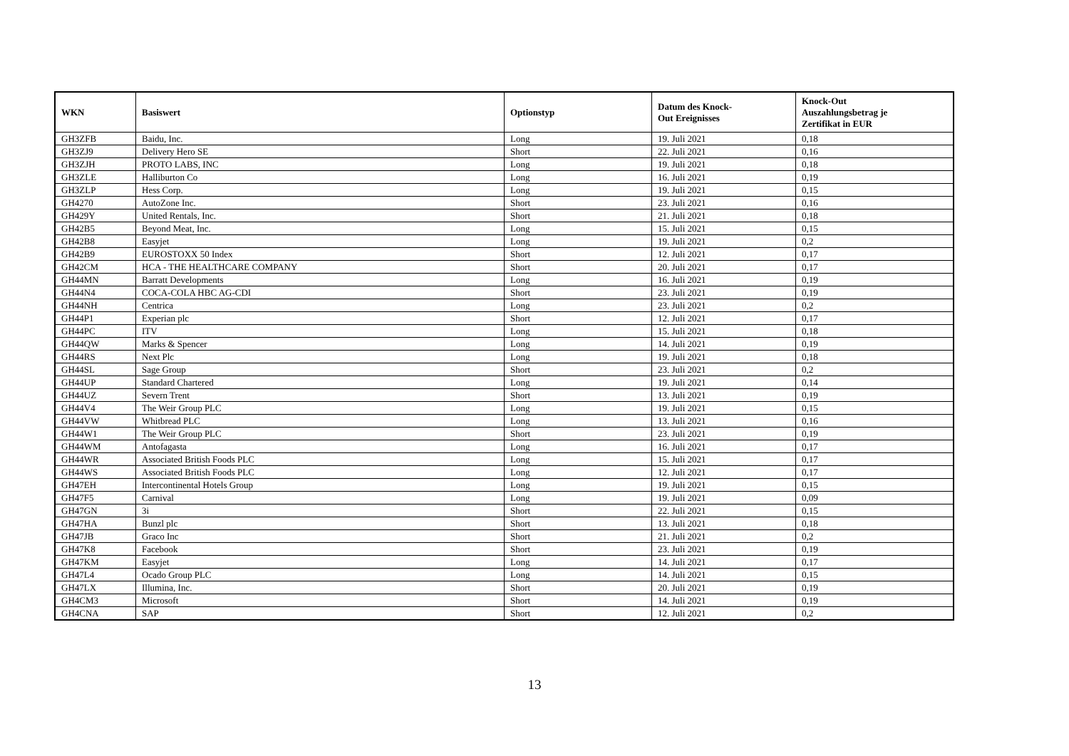| WKN | Basiswert | Optionstyp | Datum des Knock- Out Ereignisses | Knock-Out Auszahlungsbetrag je Zertifikat in EUR |
| --- | --- | --- | --- | --- |
| GH3ZFB | Baidu, Inc. | Long | 19. Juli 2021 | 0,18 |
| GH3ZJ9 | Delivery Hero SE | Short | 22. Juli 2021 | 0,16 |
| GH3ZJH | PROTO LABS, INC | Long | 19. Juli 2021 | 0,18 |
| GH3ZLE | Halliburton Co | Long | 16. Juli 2021 | 0,19 |
| GH3ZLP | Hess Corp. | Long | 19. Juli 2021 | 0,15 |
| GH4270 | AutoZone Inc. | Short | 23. Juli 2021 | 0,16 |
| GH429Y | United Rentals, Inc. | Short | 21. Juli 2021 | 0,18 |
| GH42B5 | Beyond Meat, Inc. | Long | 15. Juli 2021 | 0,15 |
| GH42B8 | Easyjet | Long | 19. Juli 2021 | 0,2 |
| GH42B9 | EUROSTOXX 50 Index | Short | 12. Juli 2021 | 0,17 |
| GH42CM | HCA - THE HEALTHCARE COMPANY | Short | 20. Juli 2021 | 0,17 |
| GH44MN | Barratt Developments | Long | 16. Juli 2021 | 0,19 |
| GH44N4 | COCA-COLA HBC AG-CDI | Short | 23. Juli 2021 | 0,19 |
| GH44NH | Centrica | Long | 23. Juli 2021 | 0,2 |
| GH44P1 | Experian plc | Short | 12. Juli 2021 | 0,17 |
| GH44PC | ITV | Long | 15. Juli 2021 | 0,18 |
| GH44QW | Marks & Spencer | Long | 14. Juli 2021 | 0,19 |
| GH44RS | Next Plc | Long | 19. Juli 2021 | 0,18 |
| GH44SL | Sage Group | Short | 23. Juli 2021 | 0,2 |
| GH44UP | Standard Chartered | Long | 19. Juli 2021 | 0,14 |
| GH44UZ | Severn Trent | Short | 13. Juli 2021 | 0,19 |
| GH44V4 | The Weir Group PLC | Long | 19. Juli 2021 | 0,15 |
| GH44VW | Whitbread PLC | Long | 13. Juli 2021 | 0,16 |
| GH44W1 | The Weir Group PLC | Short | 23. Juli 2021 | 0,19 |
| GH44WM | Antofagasta | Long | 16. Juli 2021 | 0,17 |
| GH44WR | Associated British Foods PLC | Long | 15. Juli 2021 | 0,17 |
| GH44WS | Associated British Foods PLC | Long | 12. Juli 2021 | 0,17 |
| GH47EH | Intercontinental Hotels Group | Long | 19. Juli 2021 | 0,15 |
| GH47F5 | Carnival | Long | 19. Juli 2021 | 0,09 |
| GH47GN | 3i | Short | 22. Juli 2021 | 0,15 |
| GH47HA | Bunzl plc | Short | 13. Juli 2021 | 0,18 |
| GH47JB | Graco Inc | Short | 21. Juli 2021 | 0,2 |
| GH47K8 | Facebook | Short | 23. Juli 2021 | 0,19 |
| GH47KM | Easyjet | Long | 14. Juli 2021 | 0,17 |
| GH47L4 | Ocado Group PLC | Long | 14. Juli 2021 | 0,15 |
| GH47LX | Illumina, Inc. | Short | 20. Juli 2021 | 0,19 |
| GH4CM3 | Microsoft | Short | 14. Juli 2021 | 0,19 |
| GH4CNA | SAP | Short | 12. Juli 2021 | 0,2 |
13